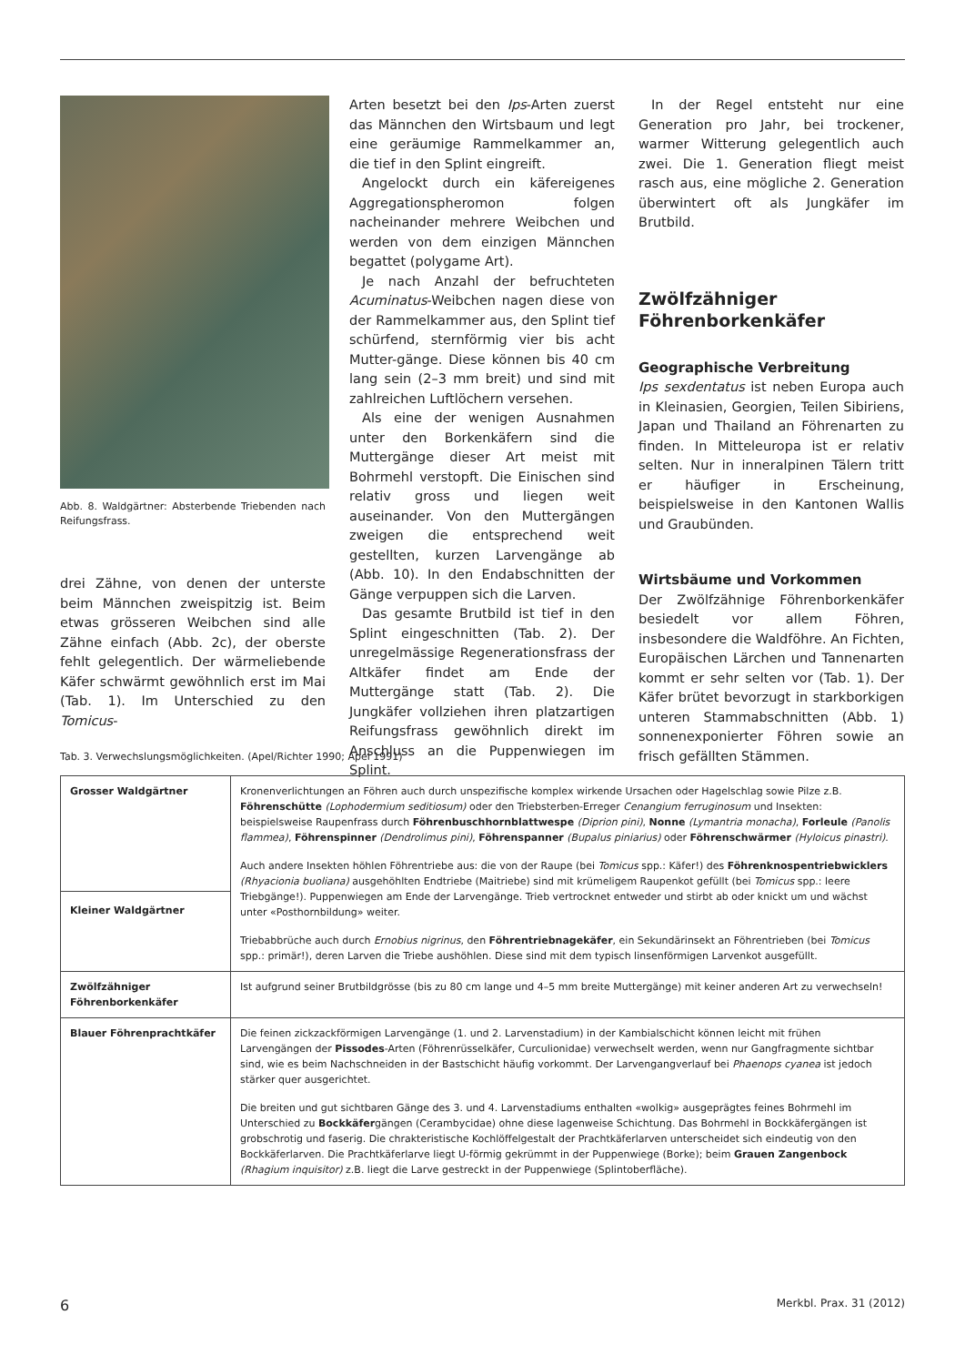Abb. 8. Waldgärtner: Absterbende Triebenden nach Reifungsfrass.
drei Zähne, von denen der unterste beim Männchen zweispitzig ist. Beim etwas grösseren Weibchen sind alle Zähne einfach (Abb. 2c), der oberste fehlt gelegentlich. Der wärmeliebende Käfer schwärmt gewöhnlich erst im Mai (Tab. 1). Im Unterschied zu den Tomicus-
Arten besetzt bei den Ips-Arten zuerst das Männchen den Wirtsbaum und legt eine geräumige Rammelkammer an, die tief in den Splint eingreift.
Angelockt durch ein käfereigenes Aggregationspheromon folgen nacheinander mehrere Weibchen und werden von dem einzigen Männchen begattet (polygame Art).
Je nach Anzahl der befruchteten Acuminatus-Weibchen nagen diese von der Rammelkammer aus, den Splint tief schürfend, sternförmig vier bis acht Mutter-gänge. Diese können bis 40 cm lang sein (2–3 mm breit) und sind mit zahlreichen Luftlöchern versehen.
Als eine der wenigen Ausnahmen unter den Borkenkäfern sind die Muttergänge dieser Art meist mit Bohrmehl verstopft. Die Einischen sind relativ gross und liegen weit auseinander. Von den Muttergängen zweigen die entsprechend weit gestellten, kurzen Larvengänge ab (Abb. 10). In den Endabschnitten der Gänge verpuppen sich die Larven.
Das gesamte Brutbild ist tief in den Splint eingeschnitten (Tab. 2). Der unregelmässige Regenerationsfrass der Altkäfer findet am Ende der Muttergänge statt (Tab. 2). Die Jungkäfer vollziehen ihren platzartigen Reifungsfrass gewöhnlich direkt im Anschluss an die Puppenwiegen im Splint.
In der Regel entsteht nur eine Generation pro Jahr, bei trockener, warmer Witterung gelegentlich auch zwei. Die 1. Generation fliegt meist rasch aus, eine mögliche 2. Generation überwintert oft als Jungkäfer im Brutbild.
Zwölfzähniger Föhrenborkenkäfer
Geographische Verbreitung
Ips sexdentatus ist neben Europa auch in Kleinasien, Georgien, Teilen Sibiriens, Japan und Thailand an Föhrenarten zu finden. In Mitteleuropa ist er relativ selten. Nur in inneralpinen Tälern tritt er häufiger in Erscheinung, beispielsweise in den Kantonen Wallis und Graubünden.
Wirtsbäume und Vorkommen
Der Zwölfzähnige Föhrenborkenkäfer besiedelt vor allem Föhren, insbesondere die Waldföhre. An Fichten, Europäischen Lärchen und Tannenarten kommt er sehr selten vor (Tab. 1). Der Käfer brütet bevorzugt in starkborkigen unteren Stammabschnitten (Abb. 1) sonnenexponierter Föhren sowie an frisch gefällten Stämmen.
Tab. 3. Verwechslungsmöglichkeiten. (Apel/Richter 1990; Apel 1991)
| Grosser Waldgärtner | Kronenverlichtungen an Föhren auch durch unspezifische komplex wirkende Ursachen oder Hagelschlag sowie Pilze z.B. Föhrenschütte (Lophodermium seditiosum) oder den Triebsterben-Erreger Cenangium ferruginosum und Insekten: beispielsweise Raupenfrass durch Föhrenbuschhornblattwespe (Diprion pini) , Nonne (Lymantria monacha) , Forleule (Panolis flammea) , Föhrenspinner (Dendrolimus pini) , Föhrenspanner (Bupalus piniarius) oder Föhrenschwärmer (Hyloicus pinastri) . Auch andere Insekten höhlen Föhrentriebe aus: die von der Raupe (bei Tomicus spp.: Käfer!) des Föhrenknospentriebwicklers (Rhyacionia buoliana) ausgehöhlten Endtriebe (Maitriebe) sind mit krümeligem Raupenkot gefüllt (bei Tomicus spp.: leere Triebgänge!). Puppenwiegen am Ende der Larvengänge. Trieb vertrocknet entweder und stirbt ab oder knickt um und wächst unter «Posthornbildung» weiter. Triebabbrüche auch durch Ernobius nigrinus , den Föhrentriebnagekäfer , ein Sekundärinsekt an Föhrentrieben (bei Tomicus spp.: primär!), deren Larven die Triebe aushöhlen. Diese sind mit dem typisch linsenförmigen Larvenkot ausgefüllt. |
| Kleiner Waldgärtner | |
| Zwölfzähniger Föhrenborkenkäfer | Ist aufgrund seiner Brutbildgrösse (bis zu 80 cm lange und 4–5 mm breite Muttergänge) mit keiner anderen Art zu verwechseln! |
| Blauer Föhrenprachtkäfer | Die feinen zickzackförmigen Larvengänge (1. und 2. Larvenstadium) in der Kambialschicht können leicht mit frühen Larvengängen der Pissodes -Arten (Föhrenrüsselkäfer, Curculionidae) verwechselt werden, wenn nur Gangfragmente sichtbar sind, wie es beim Nachschneiden in der Bastschicht häufig vorkommt. Der Larvengangverlauf bei Phaenops cyanea ist jedoch stärker quer ausgerichtet. Die breiten und gut sichtbaren Gänge des 3. und 4. Larvenstadiums enthalten «wolkig» ausgeprägtes feines Bohrmehl im Unterschied zu Bockkäfer gängen (Cerambycidae) ohne diese lagenweise Schichtung. Das Bohrmehl in Bockkäfergängen ist grobschrotig und faserig. Die chrakteristische Kochlöffelgestalt der Prachtkäferlarven unterscheidet sich eindeutig von den Bockkäferlarven. Die Prachtkäferlarve liegt U-förmig gekrümmt in der Puppenwiege (Borke); beim Grauen Zangenbock (Rhagium inquisitor) z.B. liegt die Larve gestreckt in der Puppenwiege (Splintoberfläche). |
6 Merkbl. Prax. 31 (2012)